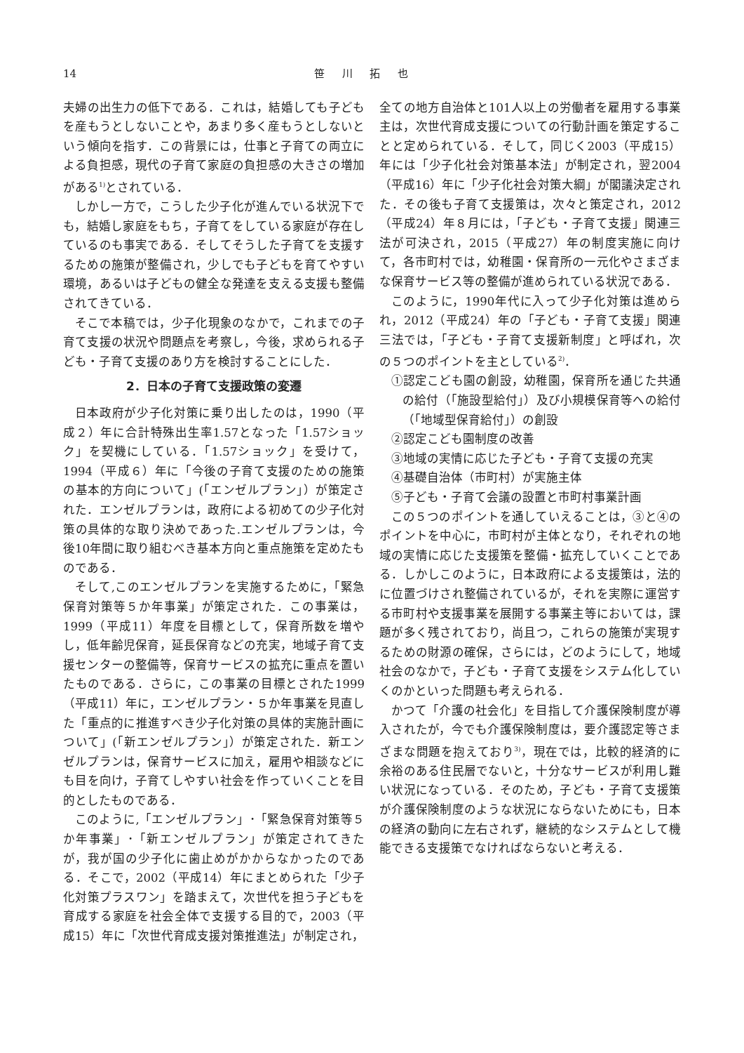14 笹 川 拓 也
夫婦の出生力の低下である．これは，結婚しても子どもを産もうとしないことや，あまり多く産もうとしないという傾向を指す．この背景には，仕事と子育ての両立による負担感，現代の子育て家庭の負担感の大きさの増加がある<sup>1)</sup>とされている．
しかし一方で，こうした少子化が進んでいる状況下でも，結婚し家庭をもち，子育てをしている家庭が存在しているのも事実である．そしてそうした子育てを支援するための施策が整備され，少しでも子どもを育てやすい環境，あるいは子どもの健全な発達を支える支援も整備されてきている．
そこで本稿では，少子化現象のなかで，これまでの子育て支援の状況や問題点を考察し，今後，求められる子ども・子育て支援のあり方を検討することにした．
2．日本の子育て支援政策の変遷
日本政府が少子化対策に乗り出したのは，1990（平成２）年に合計特殊出生率1.57となった「1.57ショック」を契機にしている．「1.57ショック」を受けて，1994（平成６）年に「今後の子育て支援のための施策の基本的方向について」(「エンゼルプラン」）が策定された．エンゼルプランは，政府による初めての少子化対策の具体的な取り決めであった.エンゼルプランは，今後10年間に取り組むべき基本方向と重点施策を定めたものである．
そして,このエンゼルプランを実施するために，「緊急保育対策等５か年事業」が策定された．この事業は，1999（平成11）年度を目標として，保育所数を増やし，低年齢児保育，延長保育などの充実，地域子育て支援センターの整備等，保育サービスの拡充に重点を置いたものである．さらに，この事業の目標とされた1999（平成11）年に，エンゼルプラン・５か年事業を見直した「重点的に推進すべき少子化対策の具体的実施計画について」(「新エンゼルプラン」）が策定された．新エンゼルプランは，保育サービスに加え，雇用や相談などにも目を向け，子育てしやすい社会を作っていくことを目的としたものである．
このように,「エンゼルプラン」･「緊急保育対策等５か年事業」･「新エンゼルプラン」が策定されてきたが，我が国の少子化に歯止めがかからなかったのである．そこで，2002（平成14）年にまとめられた「少子化対策プラスワン」を踏まえて，次世代を担う子どもを育成する家庭を社会全体で支援する目的で，2003（平成15）年に「次世代育成支援対策推進法」が制定され，
全ての地方自治体と101人以上の労働者を雇用する事業主は，次世代育成支援についての行動計画を策定することと定められている．そして，同じく2003（平成15）年には「少子化社会対策基本法」が制定され，翌2004（平成16）年に「少子化社会対策大綱」が閣議決定された．その後も子育て支援策は，次々と策定され，2012（平成24）年８月には，「子ども・子育て支援」関連三法が可決され，2015（平成27）年の制度実施に向けて，各市町村では，幼稚園・保育所の一元化やさまざまな保育サービス等の整備が進められている状況である．
このように，1990年代に入って少子化対策は進められ，2012（平成24）年の「子ども・子育て支援」関連三法では，「子ども・子育て支援新制度」と呼ばれ，次の５つのポイントを主としている<sup>2)</sup>．
①認定こども園の創設，幼稚園，保育所を通じた共通の給付（「施設型給付」）及び小規模保育等への給付（「地域型保育給付」）の創設
②認定こども園制度の改善
③地域の実情に応じた子ども・子育て支援の充実
④基礎自治体（市町村）が実施主体
⑤子ども・子育て会議の設置と市町村事業計画
この５つのポイントを通していえることは，③と④のポイントを中心に，市町村が主体となり，それぞれの地域の実情に応じた支援策を整備・拡充していくことである．しかしこのように，日本政府による支援策は，法的に位置づけされ整備されているが，それを実際に運営する市町村や支援事業を展開する事業主等においては，課題が多く残されており，尚且つ，これらの施策が実現するための財源の確保，さらには，どのようにして，地域社会のなかで，子ども・子育て支援をシステム化していくのかといった問題も考えられる．
かつて「介護の社会化」を目指して介護保険制度が導入されたが，今でも介護保険制度は，要介護認定等さまざまな問題を抱えており<sup>3)</sup>，現在では，比較的経済的に余裕のある住民層でないと，十分なサービスが利用し難い状況になっている．そのため，子ども・子育て支援策が介護保険制度のような状況にならないためにも，日本の経済の動向に左右されず，継続的なシステムとして機能できる支援策でなければならないと考える．